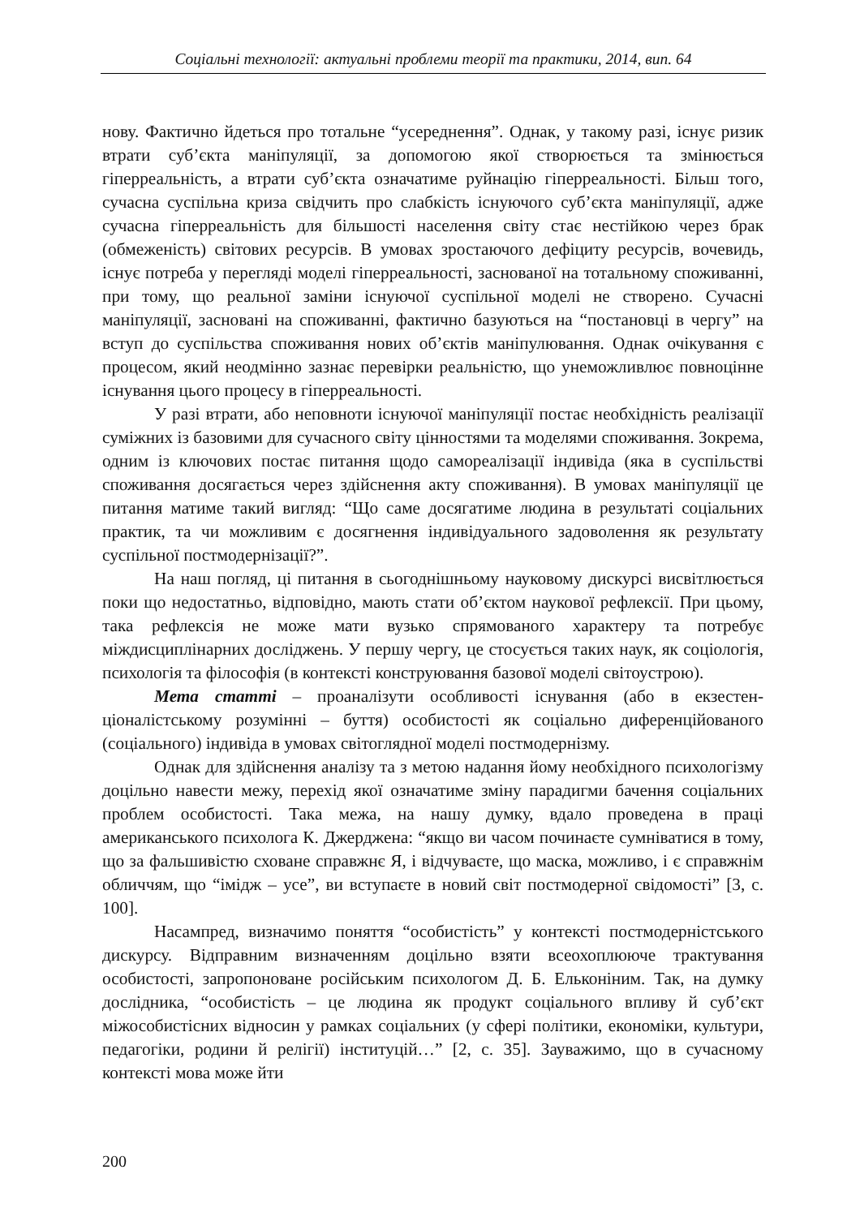Соціальні технології: актуальні проблеми теорії та практики, 2014, вип. 64
нову. Фактично йдеться про тотальне “усереднення”. Однак, у такому разі, іс­нує ризик втрати суб’єкта маніпуляції, за допомогою якої створюється та змі­нюється гіперреальність, а втрати суб’єкта означатиме руйнацію гіперреально­сті. Більш того, сучасна суспільна криза свідчить про слабкість існуючого суб’єкта маніпуляції, адже сучасна гіперреальність для більшості населення світу стає нестійкою через брак (обмеженість) світових ресурсів. В умовах зростаючого дефіциту ресурсів, вочевидь, існує потреба у перегляді моделі гі­перреальності, заснованої на тотальному споживанні, при тому, що реальної заміни існуючої суспільної моделі не створено. Сучасні маніпуляції, засновані на споживанні, фактично базуються на “постановці в чергу” на вступ до суспі­льства споживання нових об’єктів маніпулювання. Однак очікування є проце­сом, який неодмінно зазнає перевірки реальністю, що унеможливлює повно­цінне існування цього процесу в гіперреальності.
У разі втрати, або неповноти існуючої маніпуляції постає необхід­ність реалізації суміжних із базовими для сучасного світу цінностями та моделями споживання. Зокрема, одним із ключових постає питання щодо самореалізації індивіда (яка в суспільстві споживання досягається через здійснення акту споживання). В умовах маніпуляції це питання матиме та­кий вигляд: “Що саме досягатиме людина в результаті соціальних практик, та чи можливим є досягнення індивідуального задоволення як результату суспільної постмодернізації?”.
На наш погляд, ці питання в сьогоднішньому науковому дискурсі ви­світлюється поки що недостатньо, відповідно, мають стати об’єктом нау­кової рефлексії. При цьому, така рефлексія не може мати вузько спрямова­ного характеру та потребує міждисциплінарних досліджень. У першу чер­гу, це стосується таких наук, як соціологія, психологія та філософія (в кон­тексті конструювання базової моделі світоустрою).
Мета статті – проаналізути особливості існування (або в екзестен­ціоналістському розумінні – буття) особистості як соціально диференційо­ваного (соціального) індивіда в умовах світоглядної моделі постмодернізму.
Однак для здійснення аналізу та з метою надання йому необхідного психологізму доцільно навести межу, перехід якої означатиме зміну паради­гми бачення соціальних проблем особистості. Така межа, на нашу думку, вдало проведена в праці американського психолога К. Джерджена: “якщо ви часом починаєте сумніватися в тому, що за фальшивістю сховане справжнє Я, і відчуваєте, що маска, можливо, і є справжнім обличчям, що “імідж – усе”, ви вступаєте в новий світ постмодерної свідомості” [3, с. 100].
Насампред, визначимо поняття “особистість” у контексті постмодерні­стського дискурсу. Відправним визначенням доцільно взяти всеохоплююче трактування особистості, запропоноване російським психологом Д. Б. Елько­ніним. Так, на думку дослідника, “особистість – це людина як продукт со­ціального впливу й суб’єкт міжособистісних відносин у рамках соціальних (у сфері політики, економіки, культури, педагогіки, родини й релігії) ін­ституцій…” [2, с. 35]. Зауважимо, що в сучасному контексті мова може йти
200